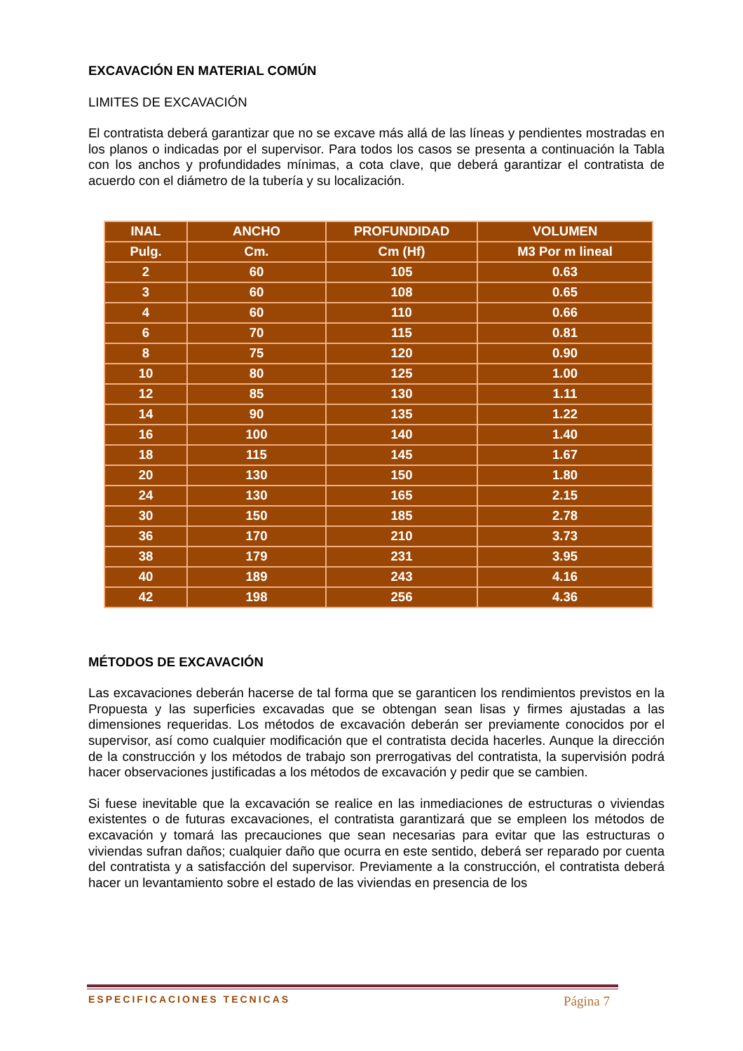EXCAVACIÓN EN MATERIAL COMÚN
LIMITES DE EXCAVACIÓN
El contratista deberá garantizar que no se excave más allá de las líneas y pendientes mostradas en los planos o indicadas por el supervisor. Para todos los casos se presenta a continuación la Tabla con los anchos y profundidades mínimas, a cota clave, que deberá garantizar el contratista de acuerdo con el diámetro de la tubería y su localización.
| INAL | ANCHO | PROFUNDIDAD | VOLUMEN |
| Pulg. | Cm. | Cm (Hf) | M3 Por m lineal |
| 2 | 60 | 105 | 0.63 |
| 3 | 60 | 108 | 0.65 |
| 4 | 60 | 110 | 0.66 |
| 6 | 70 | 115 | 0.81 |
| 8 | 75 | 120 | 0.90 |
| 10 | 80 | 125 | 1.00 |
| 12 | 85 | 130 | 1.11 |
| 14 | 90 | 135 | 1.22 |
| 16 | 100 | 140 | 1.40 |
| 18 | 115 | 145 | 1.67 |
| 20 | 130 | 150 | 1.80 |
| 24 | 130 | 165 | 2.15 |
| 30 | 150 | 185 | 2.78 |
| 36 | 170 | 210 | 3.73 |
| 38 | 179 | 231 | 3.95 |
| 40 | 189 | 243 | 4.16 |
| 42 | 198 | 256 | 4.36 |
MÉTODOS DE EXCAVACIÓN
Las excavaciones deberán hacerse de tal forma que se garanticen los rendimientos previstos en la Propuesta y las superficies excavadas que se obtengan sean lisas y firmes ajustadas a las dimensiones requeridas. Los métodos de excavación deberán ser previamente conocidos por el supervisor, así como cualquier modificación que el contratista decida hacerles. Aunque la dirección de la construcción y los métodos de trabajo son prerrogativas del contratista, la supervisión podrá hacer observaciones justificadas a los métodos de excavación y pedir que se cambien.
Si fuese inevitable que la excavación se realice en las inmediaciones de estructuras o viviendas existentes o de futuras excavaciones, el contratista garantizará que se empleen los métodos de excavación y tomará las precauciones que sean necesarias para evitar que las estructuras o viviendas sufran daños; cualquier daño que ocurra en este sentido, deberá ser reparado por cuenta del contratista y a satisfacción del supervisor. Previamente a la construcción, el contratista deberá hacer un levantamiento sobre el estado de las viviendas en presencia de los
ESPECIFICACIONES TECNICAS Página 7